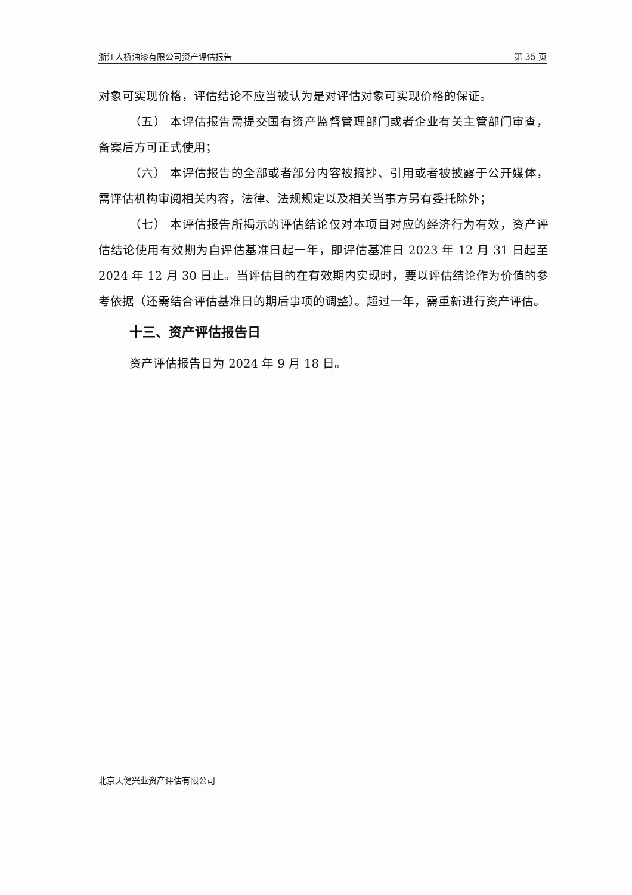浙江大桥油漆有限公司资产评估报告 第 35 页
对象可实现价格，评估结论不应当被认为是对评估对象可实现价格的保证。
（五） 本评估报告需提交国有资产监督管理部门或者企业有关主管部门审查，备案后方可正式使用；
（六） 本评估报告的全部或者部分内容被摘抄、引用或者被披露于公开媒体，需评估机构审阅相关内容，法律、法规规定以及相关当事方另有委托除外；
（七） 本评估报告所揭示的评估结论仅对本项目对应的经济行为有效，资产评估结论使用有效期为自评估基准日起一年，即评估基准日 2023 年 12 月 31 日起至 2024 年 12 月 30 日止。当评估目的在有效期内实现时，要以评估结论作为价值的参考依据（还需结合评估基准日的期后事项的调整）。超过一年，需重新进行资产评估。
十三、资产评估报告日
资产评估报告日为 2024 年 9 月 18 日。
北京天健兴业资产评估有限公司